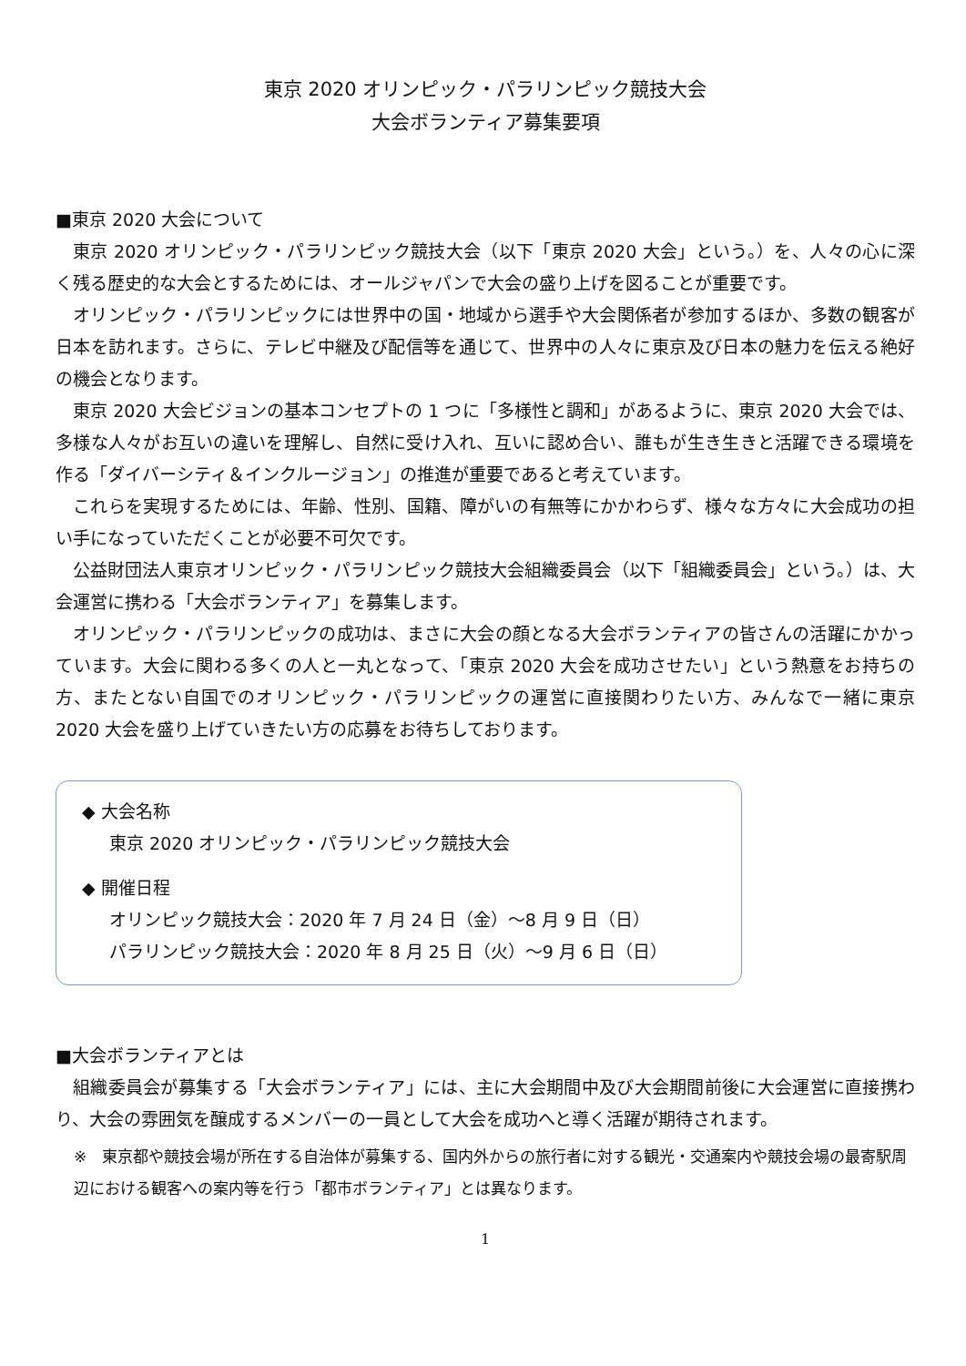東京 2020 オリンピック・パラリンピック競技大会
大会ボランティア募集要項
■東京 2020 大会について
東京 2020 オリンピック・パラリンピック競技大会（以下「東京 2020 大会」という。）を、人々の心に深く残る歴史的な大会とするためには、オールジャパンで大会の盛り上げを図ることが重要です。
オリンピック・パラリンピックには世界中の国・地域から選手や大会関係者が参加するほか、多数の観客が日本を訪れます。さらに、テレビ中継及び配信等を通じて、世界中の人々に東京及び日本の魅力を伝える絶好の機会となります。
東京 2020 大会ビジョンの基本コンセプトの 1 つに「多様性と調和」があるように、東京 2020 大会では、多様な人々がお互いの違いを理解し、自然に受け入れ、互いに認め合い、誰もが生き生きと活躍できる環境を作る「ダイバーシティ＆インクルージョン」の推進が重要であると考えています。
これらを実現するためには、年齢、性別、国籍、障がいの有無等にかかわらず、様々な方々に大会成功の担い手になっていただくことが必要不可欠です。
公益財団法人東京オリンピック・パラリンピック競技大会組織委員会（以下「組織委員会」という。）は、大会運営に携わる「大会ボランティア」を募集します。
オリンピック・パラリンピックの成功は、まさに大会の顔となる大会ボランティアの皆さんの活躍にかかっています。大会に関わる多くの人と一丸となって、「東京 2020 大会を成功させたい」という熱意をお持ちの方、またとない自国でのオリンピック・パラリンピックの運営に直接関わりたい方、みんなで一緒に東京 2020 大会を盛り上げていきたい方の応募をお待ちしております。
◆ 大会名称
東京 2020 オリンピック・パラリンピック競技大会
◆ 開催日程
オリンピック競技大会：2020 年 7 月 24 日（金）～8 月 9 日（日）
パラリンピック競技大会：2020 年 8 月 25 日（火）～9 月 6 日（日）
■大会ボランティアとは
組織委員会が募集する「大会ボランティア」には、主に大会期間中及び大会期間前後に大会運営に直接携わり、大会の雰囲気を醸成するメンバーの一員として大会を成功へと導く活躍が期待されます。
※　東京都や競技会場が所在する自治体が募集する、国内外からの旅行者に対する観光・交通案内や競技会場の最寄駅周辺における観客への案内等を行う「都市ボランティア」とは異なります。
1